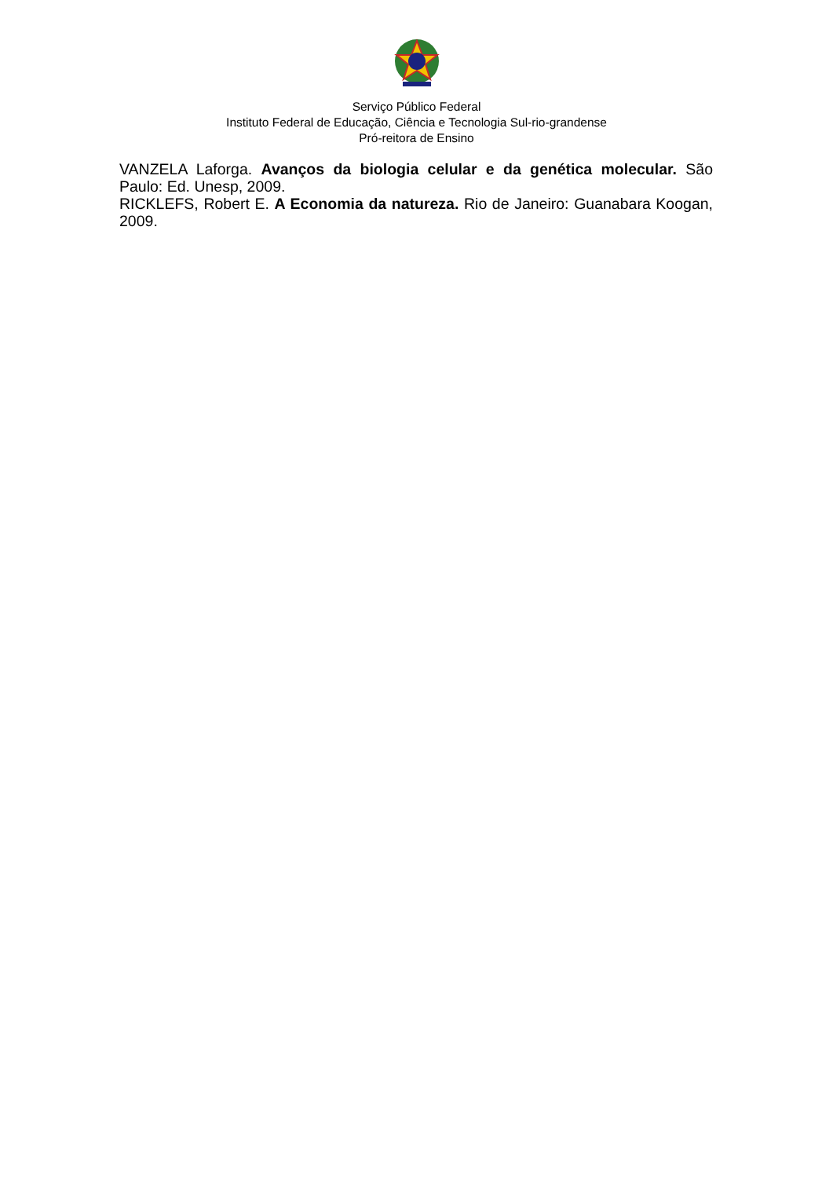Serviço Público Federal
Instituto Federal de Educação, Ciência e Tecnologia Sul-rio-grandense
Pró-reitora de Ensino
VANZELA Laforga. Avanços da biologia celular e da genética molecular. São Paulo: Ed. Unesp, 2009.
RICKLEFS, Robert E. A Economia da natureza. Rio de Janeiro: Guanabara Koogan, 2009.